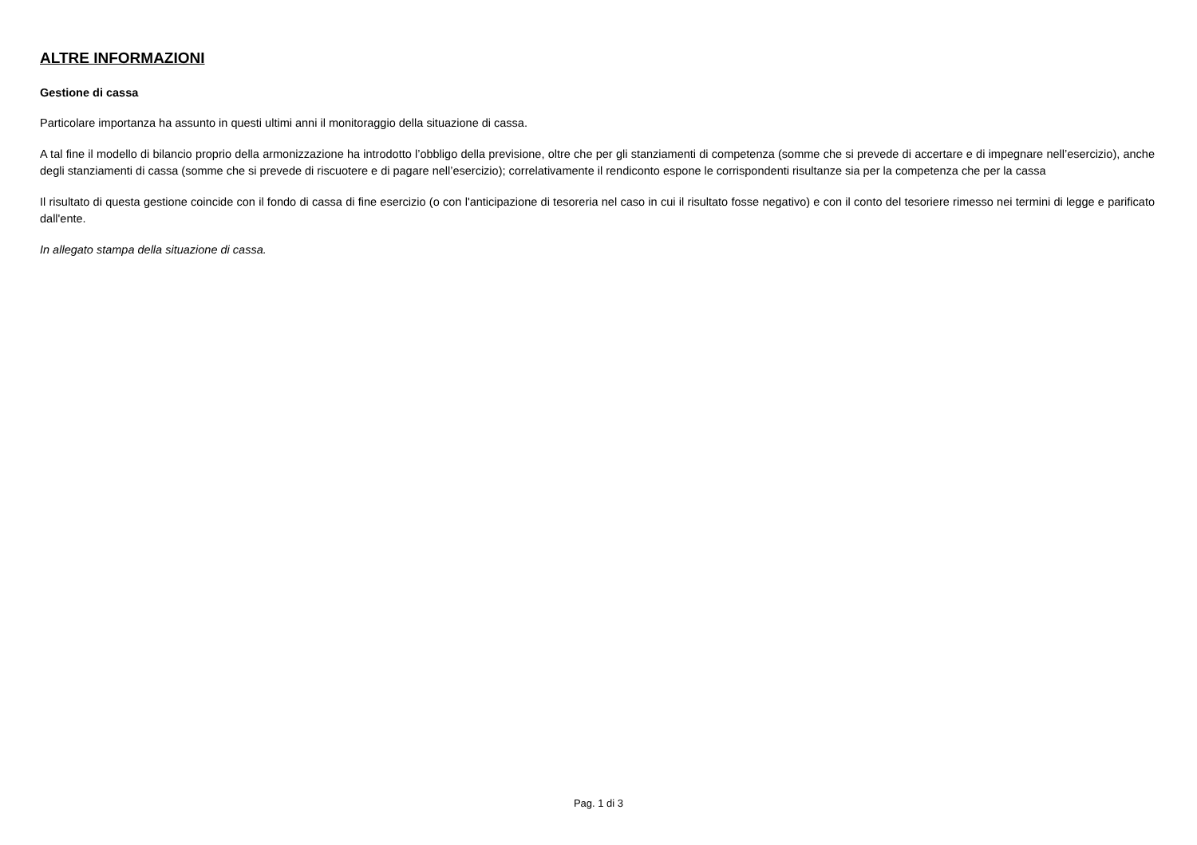ALTRE INFORMAZIONI
Gestione di cassa
Particolare importanza ha assunto in questi ultimi anni il monitoraggio della situazione di cassa.
A tal fine il modello di bilancio proprio della armonizzazione ha introdotto l’obbligo della previsione, oltre che per gli stanziamenti di competenza (somme che si prevede di accertare e di impegnare nell’esercizio), anche degli stanziamenti di cassa (somme che si prevede di riscuotere e di pagare nell’esercizio); correlativamente il rendiconto espone le corrispondenti risultanze sia per la competenza che per la cassa
Il risultato di questa gestione coincide con il fondo di cassa di fine esercizio (o con l'anticipazione di tesoreria nel caso in cui il risultato fosse negativo) e con il conto del tesoriere rimesso nei termini di legge e parificato dall'ente.
In allegato stampa della situazione di cassa.
Pag. 1 di 3